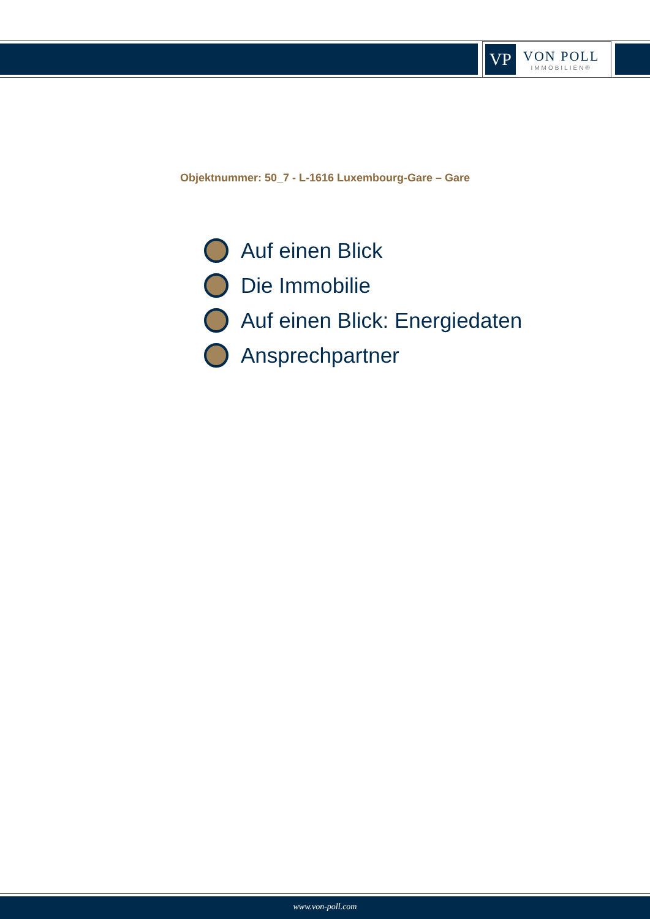VP
VON POLL
IMMOBILIEN®
Objektnummer: 50_7 - L-1616 Luxembourg-Gare – Gare
Auf einen Blick
Die Immobilie
Auf einen Blick: Energiedaten
Ansprechpartner
www.von-poll.com